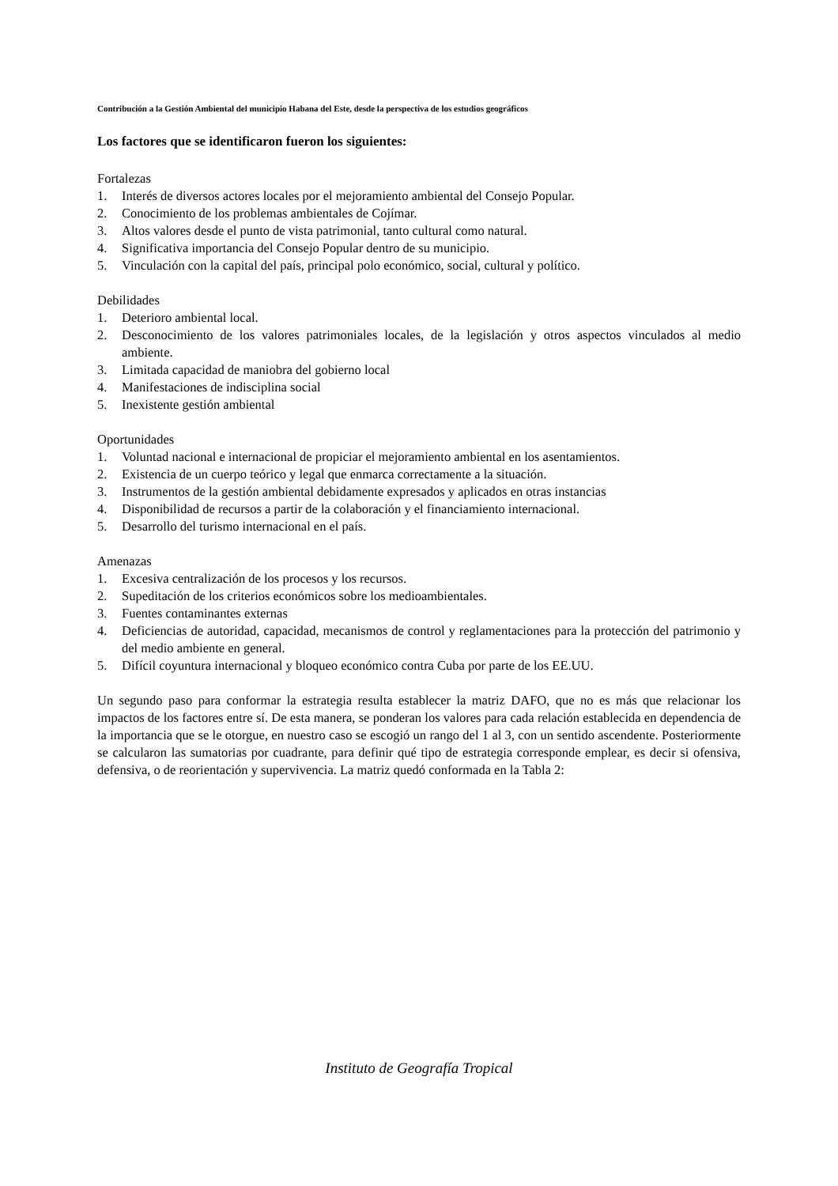Contribución a la Gestión Ambiental del municipio Habana del Este, desde la perspectiva de los estudios geográficos
Los factores que se identificaron fueron los siguientes:
Fortalezas
1. Interés de diversos actores locales por el mejoramiento ambiental del Consejo Popular.
2. Conocimiento de los problemas ambientales de Cojímar.
3. Altos valores desde el punto de vista patrimonial, tanto cultural como natural.
4. Significativa importancia del Consejo Popular dentro de su municipio.
5. Vinculación con la capital del país, principal polo económico, social, cultural y político.
Debilidades
1. Deterioro ambiental local.
2. Desconocimiento de los valores patrimoniales locales, de la legislación y otros aspectos vinculados al medio ambiente.
3. Limitada capacidad de maniobra del gobierno local
4. Manifestaciones de indisciplina social
5. Inexistente gestión ambiental
Oportunidades
1. Voluntad nacional e internacional de propiciar el mejoramiento ambiental en los asentamientos.
2. Existencia de un cuerpo teórico y legal que enmarca correctamente a la situación.
3. Instrumentos de la gestión ambiental debidamente expresados y aplicados en otras instancias
4. Disponibilidad de recursos a partir de la colaboración y el financiamiento internacional.
5. Desarrollo del turismo internacional en el país.
Amenazas
1. Excesiva centralización de los procesos y los recursos.
2. Supeditación de los criterios económicos sobre los medioambientales.
3. Fuentes contaminantes externas
4. Deficiencias de autoridad, capacidad, mecanismos de control y reglamentaciones para la protección del patrimonio y del medio ambiente en general.
5. Difícil coyuntura internacional y bloqueo económico contra Cuba por parte de los EE.UU.
Un segundo paso para conformar la estrategia resulta establecer la matriz DAFO, que no es más que relacionar los impactos de los factores entre sí. De esta manera, se ponderan los valores para cada relación establecida en dependencia de la importancia que se le otorgue, en nuestro caso se escogió un rango del 1 al 3, con un sentido ascendente. Posteriormente se calcularon las sumatorias por cuadrante, para definir qué tipo de estrategia corresponde emplear, es decir si ofensiva, defensiva, o de reorientación y supervivencia. La matriz quedó conformada en la Tabla 2:
Instituto de Geografía Tropical